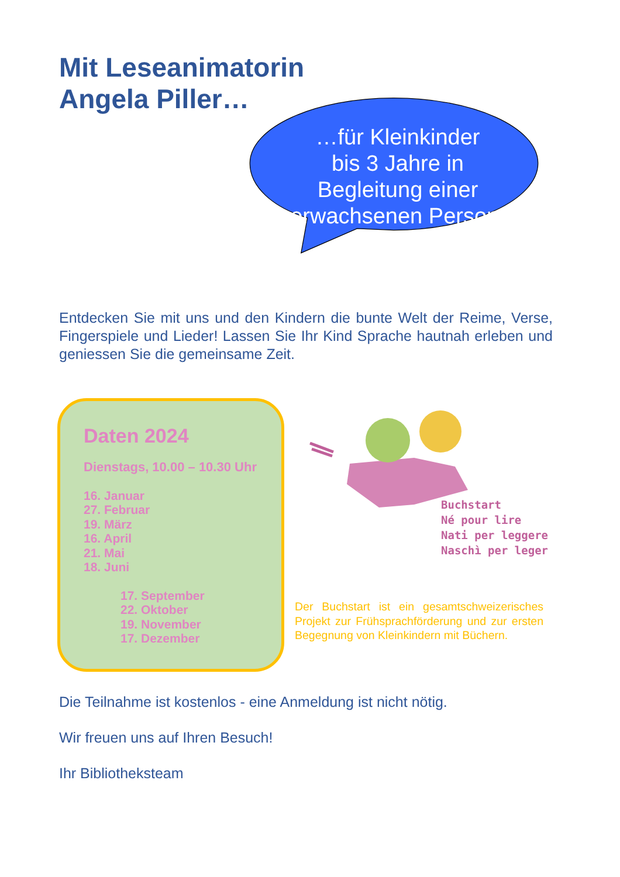Mit Leseanimatorin
Angela Piller…
…für Kleinkinder
bis 3 Jahre in
Begleitung einer
erwachsenen Person.
Entdecken Sie mit uns und den Kindern die bunte Welt der Reime, Verse, Fingerspiele und Lieder! Lassen Sie Ihr Kind Sprache hautnah erleben und geniessen Sie die gemeinsame Zeit.
Daten 2024
Dienstags, 10.00 – 10.30 Uhr
16. Januar
27. Februar
19. März
16. April
21. Mai
18. Juni
17. September
22. Oktober
19. November
17. Dezember
Buchstart
Né pour lire
Nati per leggere
Naschì per leger
Der Buchstart ist ein gesamtschweizerisches Projekt zur Frühsprachförderung und zur ersten Begegnung von Kleinkindern mit Büchern.
Die Teilnahme ist kostenlos - eine Anmeldung ist nicht nötig.
Wir freuen uns auf Ihren Besuch!
Ihr Bibliotheksteam